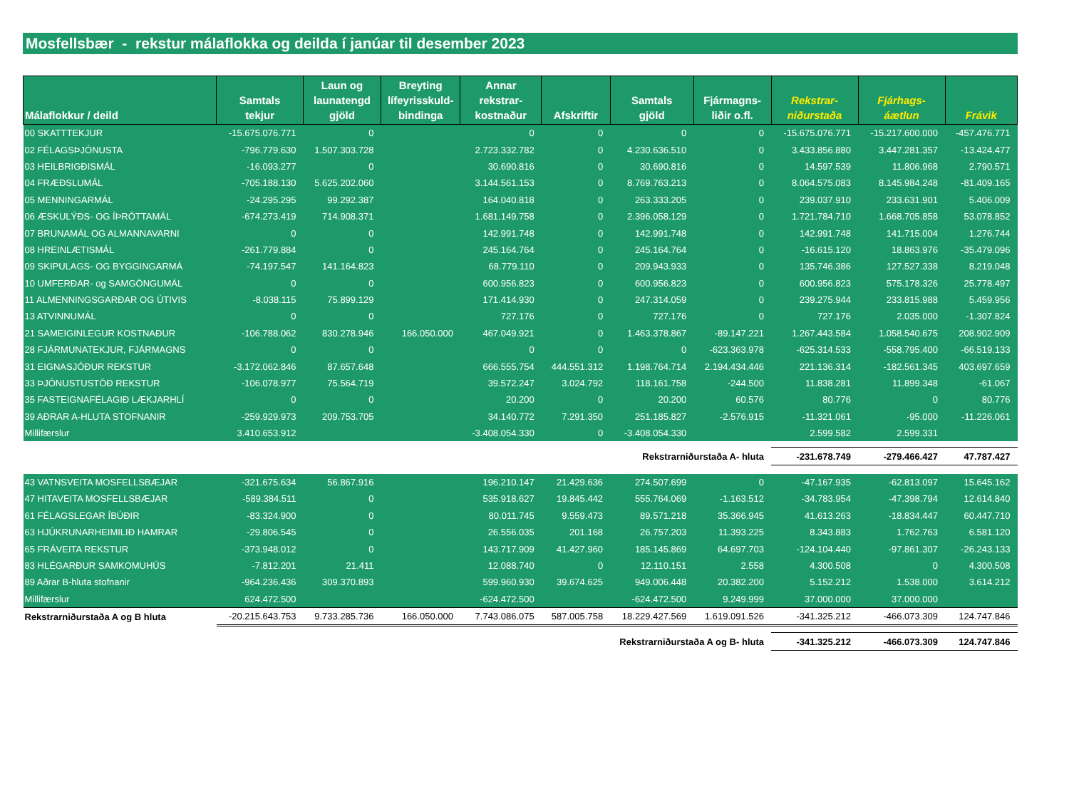Mosfellsbær - rekstur málaflokka og deilda í janúar til desember 2023
| Málaflokkur / deild | Samtals tekjur | Laun og launatengd gjöld | Breyting lífeyrisskuld- bindinga | Annar rekstrar- kostnaður | Afskriftir | Samtals gjöld | Fjármagns- liðir o.fl. | Rekstrar- niðurstaða | Fjárhags- áætlun | Frávik |
| --- | --- | --- | --- | --- | --- | --- | --- | --- | --- | --- |
| 00 SKATTTEKJUR | -15.675.076.771 | 0 | | 0 | 0 | 0 | 0 | -15.675.076.771 | -15.217.600.000 | -457.476.771 |
| 02 FÉLAGSÞJÓNUSTA | -796.779.630 | 1.507.303.728 | | 2.723.332.782 | 0 | 4.230.636.510 | 0 | 3.433.856.880 | 3.447.281.357 | -13.424.477 |
| 03 HEILBRIGÐISMÁL | -16.093.277 | 0 | | 30.690.816 | 0 | 30.690.816 | 0 | 14.597.539 | 11.806.968 | 2.790.571 |
| 04 FRÆÐSLUMÁL | -705.188.130 | 5.625.202.060 | | 3.144.561.153 | 0 | 8.769.763.213 | 0 | 8.064.575.083 | 8.145.984.248 | -81.409.165 |
| 05 MENNINGARMÁL | -24.295.295 | 99.292.387 | | 164.040.818 | 0 | 263.333.205 | 0 | 239.037.910 | 233.631.901 | 5.406.009 |
| 06 ÆSKULÝÐS- OG ÍÞRÓTTAMÁL | -674.273.419 | 714.908.371 | | 1.681.149.758 | 0 | 2.396.058.129 | 0 | 1.721.784.710 | 1.668.705.858 | 53.078.852 |
| 07 BRUNAMÁL OG ALMANNAVARNI | 0 | 0 | | 142.991.748 | 0 | 142.991.748 | 0 | 142.991.748 | 141.715.004 | 1.276.744 |
| 08 HREINLÆTISMÁL | -261.779.884 | 0 | | 245.164.764 | 0 | 245.164.764 | 0 | -16.615.120 | 18.863.976 | -35.479.096 |
| 09 SKIPULAGS- OG BYGGINGARMÁ | -74.197.547 | 141.164.823 | | 68.779.110 | 0 | 209.943.933 | 0 | 135.746.386 | 127.527.338 | 8.219.048 |
| 10 UMFERÐAR- og SAMGÖNGUMÁL | 0 | 0 | | 600.956.823 | 0 | 600.956.823 | 0 | 600.956.823 | 575.178.326 | 25.778.497 |
| 11 ALMENNINGSGARÐAR OG ÚTIVIS | -8.038.115 | 75.899.129 | | 171.414.930 | 0 | 247.314.059 | 0 | 239.275.944 | 233.815.988 | 5.459.956 |
| 13 ATVINNUMÁL | 0 | 0 | | 727.176 | 0 | 727.176 | 0 | 727.176 | 2.035.000 | -1.307.824 |
| 21 SAMEIGINLEGUR KOSTNAÐUR | -106.788.062 | 830.278.946 | 166.050.000 | 467.049.921 | 0 | 1.463.378.867 | -89.147.221 | 1.267.443.584 | 1.058.540.675 | 208.902.909 |
| 28 FJÁRMUNATEKJUR, FJÁRMAGNS | 0 | 0 | | 0 | 0 | 0 | -623.363.978 | -625.314.533 | -558.795.400 | -66.519.133 |
| 31 EIGNASJÓÐUR REKSTUR | -3.172.062.846 | 87.657.648 | | 666.555.754 | 444.551.312 | 1.198.764.714 | 2.194.434.446 | 221.136.314 | -182.561.345 | 403.697.659 |
| 33 ÞJÓNUSTUSTÖÐ REKSTUR | -106.078.977 | 75.564.719 | | 39.572.247 | 3.024.792 | 118.161.758 | -244.500 | 11.838.281 | 11.899.348 | -61.067 |
| 35 FASTEIGNAFÉLAGIÐ LÆKJARHLÍ | 0 | 0 | | 20.200 | 0 | 20.200 | 60.576 | 80.776 | 0 | 80.776 |
| 39 AÐRAR A-HLUTA STOFNANIR | -259.929.973 | 209.753.705 | | 34.140.772 | 7.291.350 | 251.185.827 | -2.576.915 | -11.321.061 | -95.000 | -11.226.061 |
| Millifærslur | 3.410.653.912 | | | -3.408.054.330 | 0 | -3.408.054.330 | | 2.599.582 | 2.599.331 | |
| Rekstrarniðurstaða A- hluta | | | | | | | | -231.678.749 | -279.466.427 | 47.787.427 |
| 43 VATNSVEITA MOSFELLSBÆJAR | -321.675.634 | 56.867.916 | | 196.210.147 | 21.429.636 | 274.507.699 | 0 | -47.167.935 | -62.813.097 | 15.645.162 |
| 47 HITAVEITA MOSFELLSBÆJAR | -589.384.511 | 0 | | 535.918.627 | 19.845.442 | 555.764.069 | -1.163.512 | -34.783.954 | -47.398.794 | 12.614.840 |
| 61 FÉLAGSLEGAR ÍBÚÐIR | -83.324.900 | 0 | | 80.011.745 | 9.559.473 | 89.571.218 | 35.366.945 | 41.613.263 | -18.834.447 | 60.447.710 |
| 63 HJÚKRUNARHEIMILIÐ HAMRAR | -29.806.545 | 0 | | 26.556.035 | 201.168 | 26.757.203 | 11.393.225 | 8.343.883 | 1.762.763 | 6.581.120 |
| 65 FRÁVEITA REKSTUR | -373.948.012 | 0 | | 143.717.909 | 41.427.960 | 185.145.869 | 64.697.703 | -124.104.440 | -97.861.307 | -26.243.133 |
| 83 HLÉGARÐUR SAMKOMUHÚS | -7.812.201 | 21.411 | | 12.088.740 | 0 | 12.110.151 | 2.558 | 4.300.508 | 0 | 4.300.508 |
| 89 Aðrar B-hluta stofnanir | -964.236.436 | 309.370.893 | | 599.960.930 | 39.674.625 | 949.006.448 | 20.382.200 | 5.152.212 | 1.538.000 | 3.614.212 |
| Millifærslur | 624.472.500 | | | -624.472.500 | | -624.472.500 | 9.249.999 | 37.000.000 | 37.000.000 | |
| Rekstrarniðurstaða A og B hluta | -20.215.643.753 | 9.733.285.736 | 166.050.000 | 7.743.086.075 | 587.005.758 | 18.229.427.569 | 1.619.091.526 | -341.325.212 | -466.073.309 | 124.747.846 |
| Rekstrarniðurstaða A og B- hluta | | | | | | | | -341.325.212 | -466.073.309 | 124.747.846 |